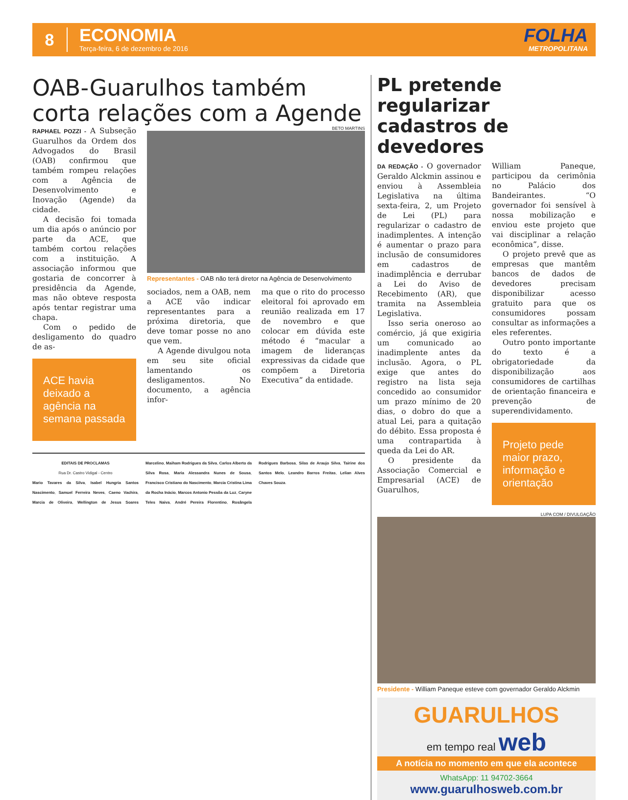8
ECONOMIA
Terça-feira, 6 de dezembro de 2016
FOLHA
METROPOLITANA
OAB-Guarulhos também corta relações com a Agende
RAPHAEL POZZI - A Subseção Guarulhos da Ordem dos Advogados do Brasil (OAB) confirmou que também rompeu relações com a Agência de Desenvolvimento e Inovação (Agende) da cidade.
A decisão foi tomada um dia após o anúncio por parte da ACE, que também cortou relações com a instituição. A associação informou que gostaria de concorrer à presidência da Agende, mas não obteve resposta após tentar registrar uma chapa.
Com o pedido de desligamento do quadro de as-
ACE havia deixado a agência na semana passada
BETO MARTINS
Representantes - OAB não terá diretor na Agência de Desenvolvimento
sociados, nem a OAB, nem a ACE vão indicar representantes para a próxima diretoria, que deve tomar posse no ano que vem.
A Agende divulgou nota em seu site oficial lamentando os desligamentos. No documento, a agência infor-
ma que o rito do processo eleitoral foi aprovado em reunião realizada em 17 de novembro e que colocar em dúvida este método é “macular a imagem de lideranças expressivas da cidade que compõem a Diretoria Executiva” da entidade.
EDITAIS DE PROCLAMAS
Rua Dr. Castro Vidigal - Centro
Mario Tavares da Silva, Isabel Hungria Santos Nascimento, Samuel Ferreira Neves, Caeno Vachira, Marcia de Oliveira, Wellington de Jesus Soares Marcelino, Maiham Rodrigues da Silva, Carlos Alberto da Silva Rosa, Maria Alessandra Nunes de Sousa, Francisco Cristiano do Nascimento, Marcia Cristina Lima da Rocha Inácio, Marcos Antonio Pessôa da Luz, Caryne Teles Naiva, André Pereira Florentino, Rosângela Rodrigues Barbosa, Silas de Araujo Silva, Tairine dos Santos Melo, Leandro Barros Freitas, Lelian Alves Chaves Souza.
PL pretende regularizar cadastros de devedores
DA REDAÇÃO - O governador Geraldo Alckmin assinou e enviou à Assembleia Legislativa na última sexta-feira, 2, um Projeto de Lei (PL) para regularizar o cadastro de inadimplentes. A intenção é aumentar o prazo para inclusão de consumidores em cadastros de inadimplência e derrubar a Lei do Aviso de Recebimento (AR), que tramita na Assembleia Legislativa.
Isso seria oneroso ao comércio, já que exigiria um comunicado ao inadimplente antes da inclusão. Agora, o PL exige que antes do registro na lista seja concedido ao consumidor um prazo mínimo de 20 dias, o dobro do que a atual Lei, para a quitação do débito. Essa proposta é uma contrapartida à queda da Lei do AR.
O presidente da Associação Comercial e Empresarial (ACE) de Guarulhos,
William Paneque, participou da cerimônia no Palácio dos Bandeirantes. “O governador foi sensível à nossa mobilização e enviou este projeto que vai disciplinar a relação econômica”, disse.
O projeto prevê que as empresas que mantêm bancos de dados de devedores precisam disponibilizar acesso gratuito para que os consumidores possam consultar as informações a eles referentes.
Outro ponto importante do texto é a obrigatoriedade da disponibilização aos consumidores de cartilhas de orientação financeira e prevenção de superendividamento.
Projeto pede maior prazo, informação e orientação
LUPA COM / DIVULGAÇÃO
Presidente - William Paneque esteve com governador Geraldo Alckmin
GUARULHOS
em tempo real web
A notícia no momento em que ela acontece
WhatsApp: 11 94702-3664
www.guarulhosweb.com.br